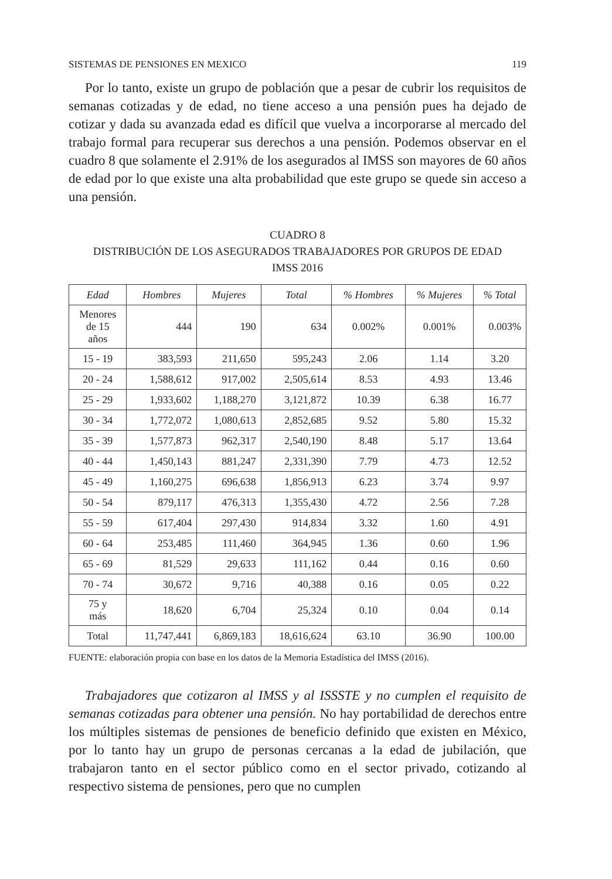SISTEMAS DE PENSIONES EN MEXICO 119
Por lo tanto, existe un grupo de población que a pesar de cubrir los requisitos de semanas cotizadas y de edad, no tiene acceso a una pensión pues ha dejado de cotizar y dada su avanzada edad es difícil que vuelva a incorporarse al mercado del trabajo formal para recuperar sus derechos a una pensión. Podemos observar en el cuadro 8 que solamente el 2.91% de los asegurados al IMSS son mayores de 60 años de edad por lo que existe una alta probabilidad que este grupo se quede sin acceso a una pensión.
CUADRO 8
DISTRIBUCIÓN DE LOS ASEGURADOS TRABAJADORES POR GRUPOS DE EDAD
IMSS 2016
| Edad | Hombres | Mujeres | Total | % Hombres | % Mujeres | % Total |
| --- | --- | --- | --- | --- | --- | --- |
| Menores de 15 años | 444 | 190 | 634 | 0.002% | 0.001% | 0.003% |
| 15 - 19 | 383,593 | 211,650 | 595,243 | 2.06 | 1.14 | 3.20 |
| 20 - 24 | 1,588,612 | 917,002 | 2,505,614 | 8.53 | 4.93 | 13.46 |
| 25 - 29 | 1,933,602 | 1,188,270 | 3,121,872 | 10.39 | 6.38 | 16.77 |
| 30 - 34 | 1,772,072 | 1,080,613 | 2,852,685 | 9.52 | 5.80 | 15.32 |
| 35 - 39 | 1,577,873 | 962,317 | 2,540,190 | 8.48 | 5.17 | 13.64 |
| 40 - 44 | 1,450,143 | 881,247 | 2,331,390 | 7.79 | 4.73 | 12.52 |
| 45 - 49 | 1,160,275 | 696,638 | 1,856,913 | 6.23 | 3.74 | 9.97 |
| 50 - 54 | 879,117 | 476,313 | 1,355,430 | 4.72 | 2.56 | 7.28 |
| 55 - 59 | 617,404 | 297,430 | 914,834 | 3.32 | 1.60 | 4.91 |
| 60 - 64 | 253,485 | 111,460 | 364,945 | 1.36 | 0.60 | 1.96 |
| 65 - 69 | 81,529 | 29,633 | 111,162 | 0.44 | 0.16 | 0.60 |
| 70 - 74 | 30,672 | 9,716 | 40,388 | 0.16 | 0.05 | 0.22 |
| 75 y más | 18,620 | 6,704 | 25,324 | 0.10 | 0.04 | 0.14 |
| Total | 11,747,441 | 6,869,183 | 18,616,624 | 63.10 | 36.90 | 100.00 |
FUENTE: elaboración propia con base en los datos de la Memoria Estadística del IMSS (2016).
Trabajadores que cotizaron al IMSS y al ISSSTE y no cumplen el requisito de semanas cotizadas para obtener una pensión. No hay portabilidad de derechos entre los múltiples sistemas de pensiones de beneficio definido que existen en México, por lo tanto hay un grupo de personas cercanas a la edad de jubilación, que trabajaron tanto en el sector público como en el sector privado, cotizando al respectivo sistema de pensiones, pero que no cumplen